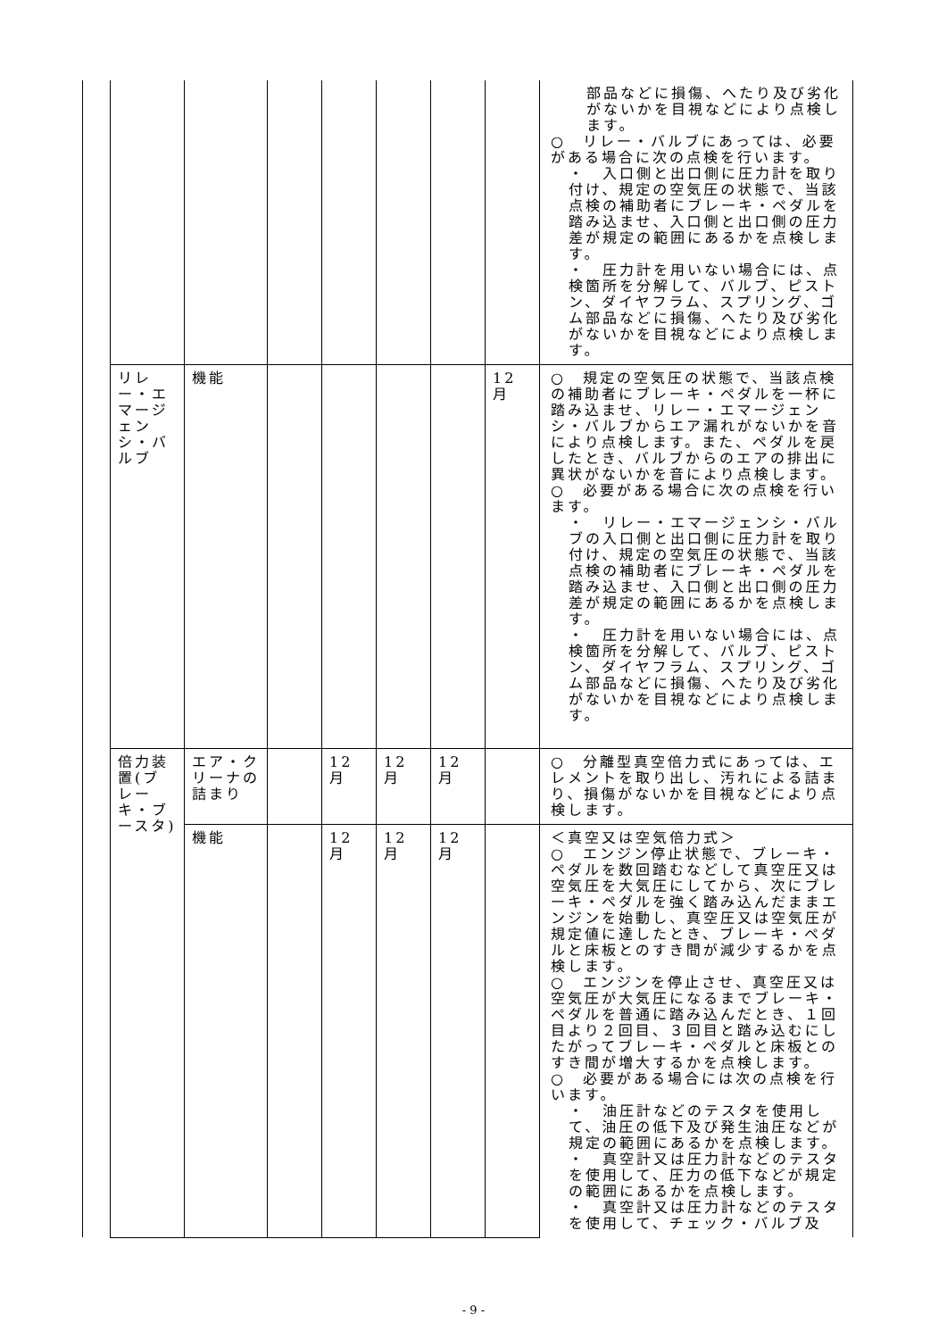| | | | | | | | | 部品などに損傷、へたり及び劣化がないかを目視などにより点検します。 ○ リレー・バルブにあっては、必要がある場合に次の点検を行います。 ・ 入口側と出口側に圧力計を取り付け、規定の空気圧の状態で、当該点検の補助者にブレーキ・ペダルを踏み込ませ、入口側と出口側の圧力差が規定の範囲にあるかを点検します。 ・ 圧力計を用いない場合には、点検箇所を分解して、バルブ、ピストン、ダイヤフラム、スプリング、ゴム部品などに損傷、へたり及び劣化がないかを目視などにより点検します。 |
| | リレー・エマージェンシ・バルブ | 機能 | | | | | 12月 | ○ 規定の空気圧の状態で、当該点検の補助者にブレーキ・ペダルを一杯に踏み込ませ、リレー・エマージェンシ・バルブからエア漏れがないかを音により点検します。また、ペダルを戻したとき、バルブからのエアの排出に異状がないかを音により点検します。 ○ 必要がある場合に次の点検を行います。 ・ リレー・エマージェンシ・バルブの入口側と出口側に圧力計を取り付け、規定の空気圧の状態で、当該点検の補助者にブレーキ・ペダルを踏み込ませ、入口側と出口側の圧力差が規定の範囲にあるかを点検します。 ・ 圧力計を用いない場合には、点検箇所を分解して、バルブ、ピストン、ダイヤフラム、スプリング、ゴム部品などに損傷、へたり及び劣化がないかを目視などにより点検します。 |
| | 倍力装置(ブレーキ・ブースタ) | エア・クリーナの詰まり | | 12月 | 12月 | 12月 | | ○ 分離型真空倍力式にあっては、エレメントを取り出し、汚れによる詰まり、損傷がないかを目視などにより点検します。 |
| | | 機能 | | 12月 | 12月 | 12月 | | ＜真空又は空気倍力式＞ ○ エンジン停止状態で、ブレーキ・ペダルを数回踏むなどして真空圧又は空気圧を大気圧にしてから、次にブレーキ・ペダルを強く踏み込んだままエンジンを始動し、真空圧又は空気圧が規定値に達したとき、ブレーキ・ペダルと床板とのすき間が減少するかを点検します。 ○ エンジンを停止させ、真空圧又は空気圧が大気圧になるまでブレーキ・ペダルを普通に踏み込んだとき、１回目より２回目、３回目と踏み込むにしたがってブレーキ・ペダルと床板とのすき間が増大するかを点検します。 ○ 必要がある場合には次の点検を行います。 ・ 油圧計などのテスタを使用して、油圧の低下及び発生油圧などが規定の範囲にあるかを点検します。 ・ 真空計又は圧力計などのテスタを使用して、圧力の低下などが規定の範囲にあるかを点検します。 ・ 真空計又は圧力計などのテスタを使用して、チェック・バルブ及 |
- 9 -